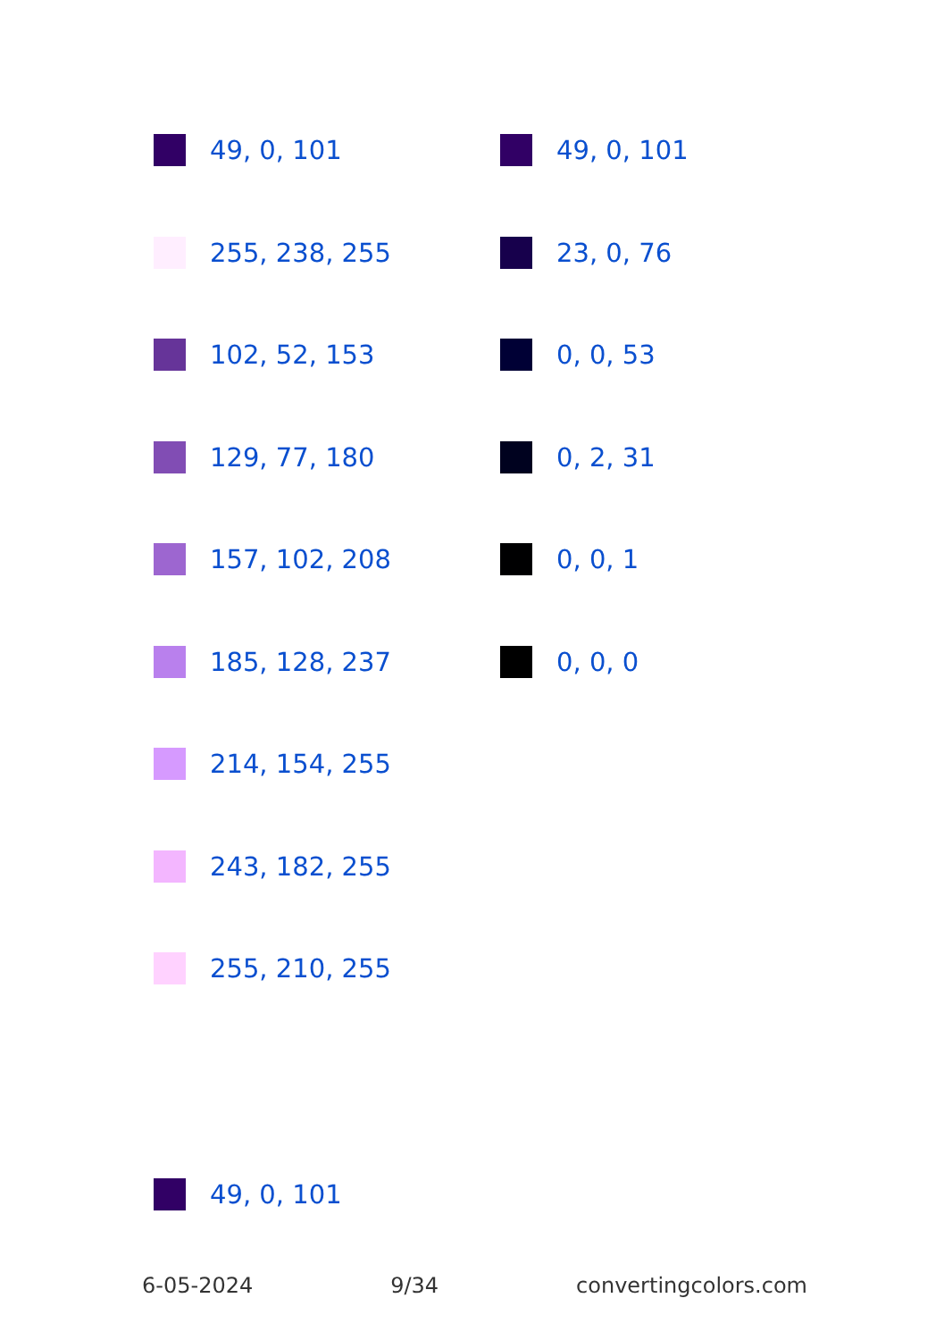49, 0, 101
255, 238, 255
102, 52, 153
129, 77, 180
157, 102, 208
185, 128, 237
214, 154, 255
243, 182, 255
255, 210, 255
49, 0, 101
23, 0, 76
0, 0, 53
0, 2, 31
0, 0, 1
0, 0, 0
49, 0, 101
6-05-2024 9/34 convertingcolors.com